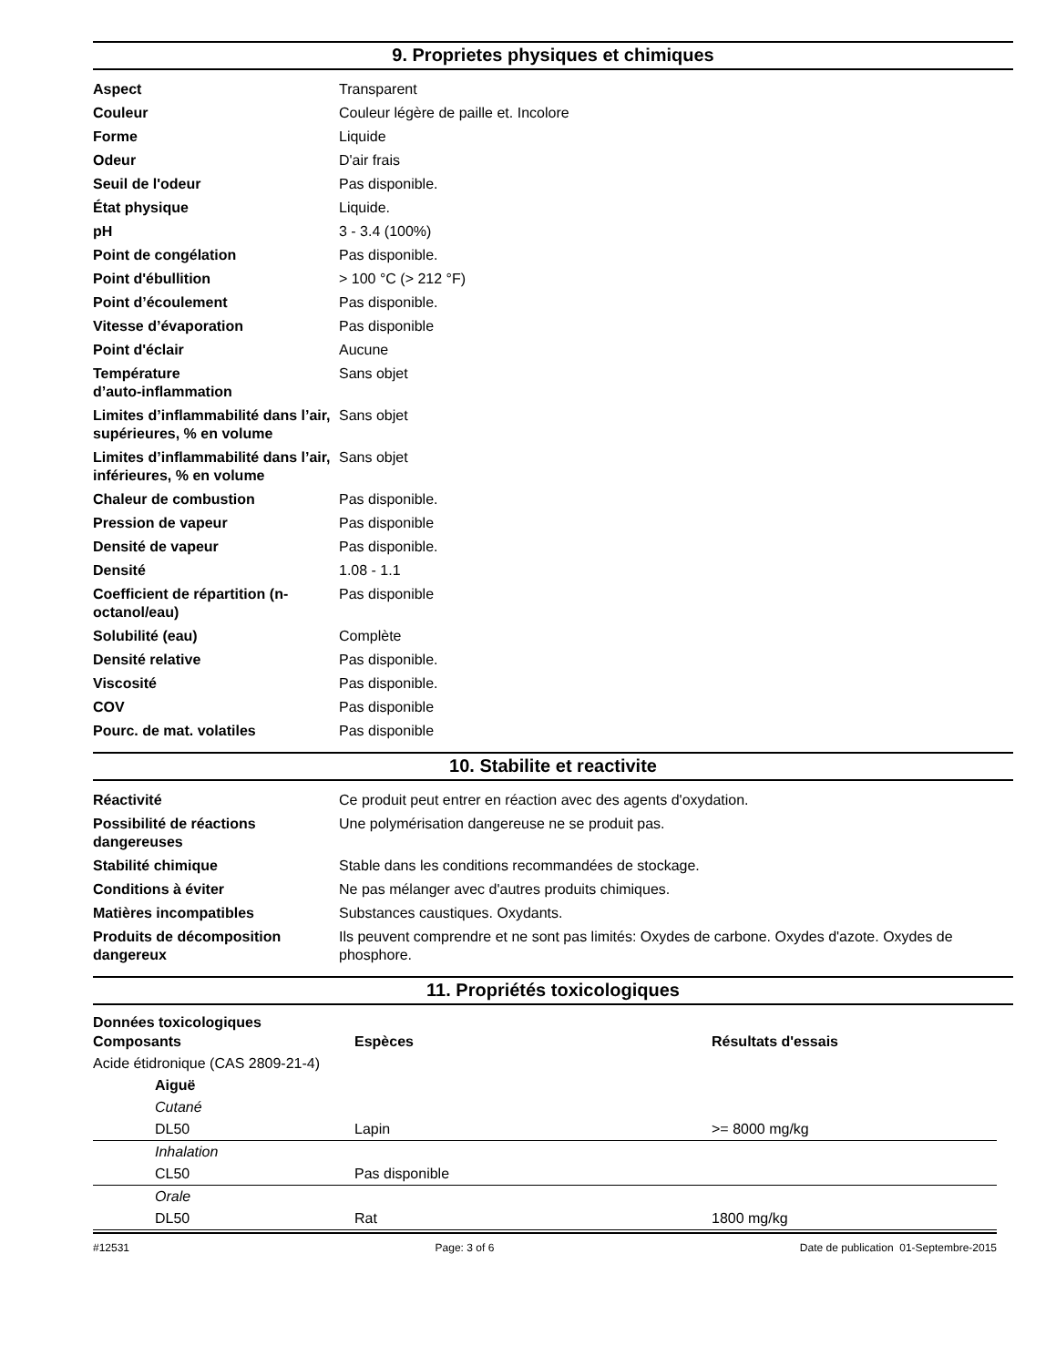9. Proprietes physiques et chimiques
| Aspect | Transparent |
| Couleur | Couleur légère de paille et. Incolore |
| Forme | Liquide |
| Odeur | D'air frais |
| Seuil de l'odeur | Pas disponible. |
| État physique | Liquide. |
| pH | 3 - 3.4 (100%) |
| Point de congélation | Pas disponible. |
| Point d'ébullition | > 100 °C (> 212 °F) |
| Point d’écoulement | Pas disponible. |
| Vitesse d’évaporation | Pas disponible |
| Point d'éclair | Aucune |
| Température d’auto-inflammation | Sans objet |
| Limites d’inflammabilité dans l’air, supérieures, % en volume | Sans objet |
| Limites d’inflammabilité dans l’air, inférieures, % en volume | Sans objet |
| Chaleur de combustion | Pas disponible. |
| Pression de vapeur | Pas disponible |
| Densité de vapeur | Pas disponible. |
| Densité | 1.08 - 1.1 |
| Coefficient de répartition (n-octanol/eau) | Pas disponible |
| Solubilité (eau) | Complète |
| Densité relative | Pas disponible. |
| Viscosité | Pas disponible. |
| COV | Pas disponible |
| Pourc. de mat. volatiles | Pas disponible |
10. Stabilite et reactivite
| Réactivité | Ce produit peut entrer en réaction avec des agents d'oxydation. |
| Possibilité de réactions dangereuses | Une polymérisation dangereuse ne se produit pas. |
| Stabilité chimique | Stable dans les conditions recommandées de stockage. |
| Conditions à éviter | Ne pas mélanger avec d'autres produits chimiques. |
| Matières incompatibles | Substances caustiques. Oxydants. |
| Produits de décomposition dangereux | Ils peuvent comprendre et ne sont pas limités: Oxydes de carbone. Oxydes d'azote. Oxydes de phosphore. |
11. Propriétés toxicologiques
Données toxicologiques
| Composants | Espèces | Résultats d'essais |
| --- | --- | --- |
| Acide étidronique (CAS 2809-21-4) | | |
| Aiguë | | |
| Cutané | | |
| DL50 | Lapin | >= 8000 mg/kg |
| Inhalation | | |
| CL50 | Pas disponible | |
| Orale | | |
| DL50 | Rat | 1800 mg/kg |
#12531 Page: 3 of 6 Date de publication 01-Septembre-2015